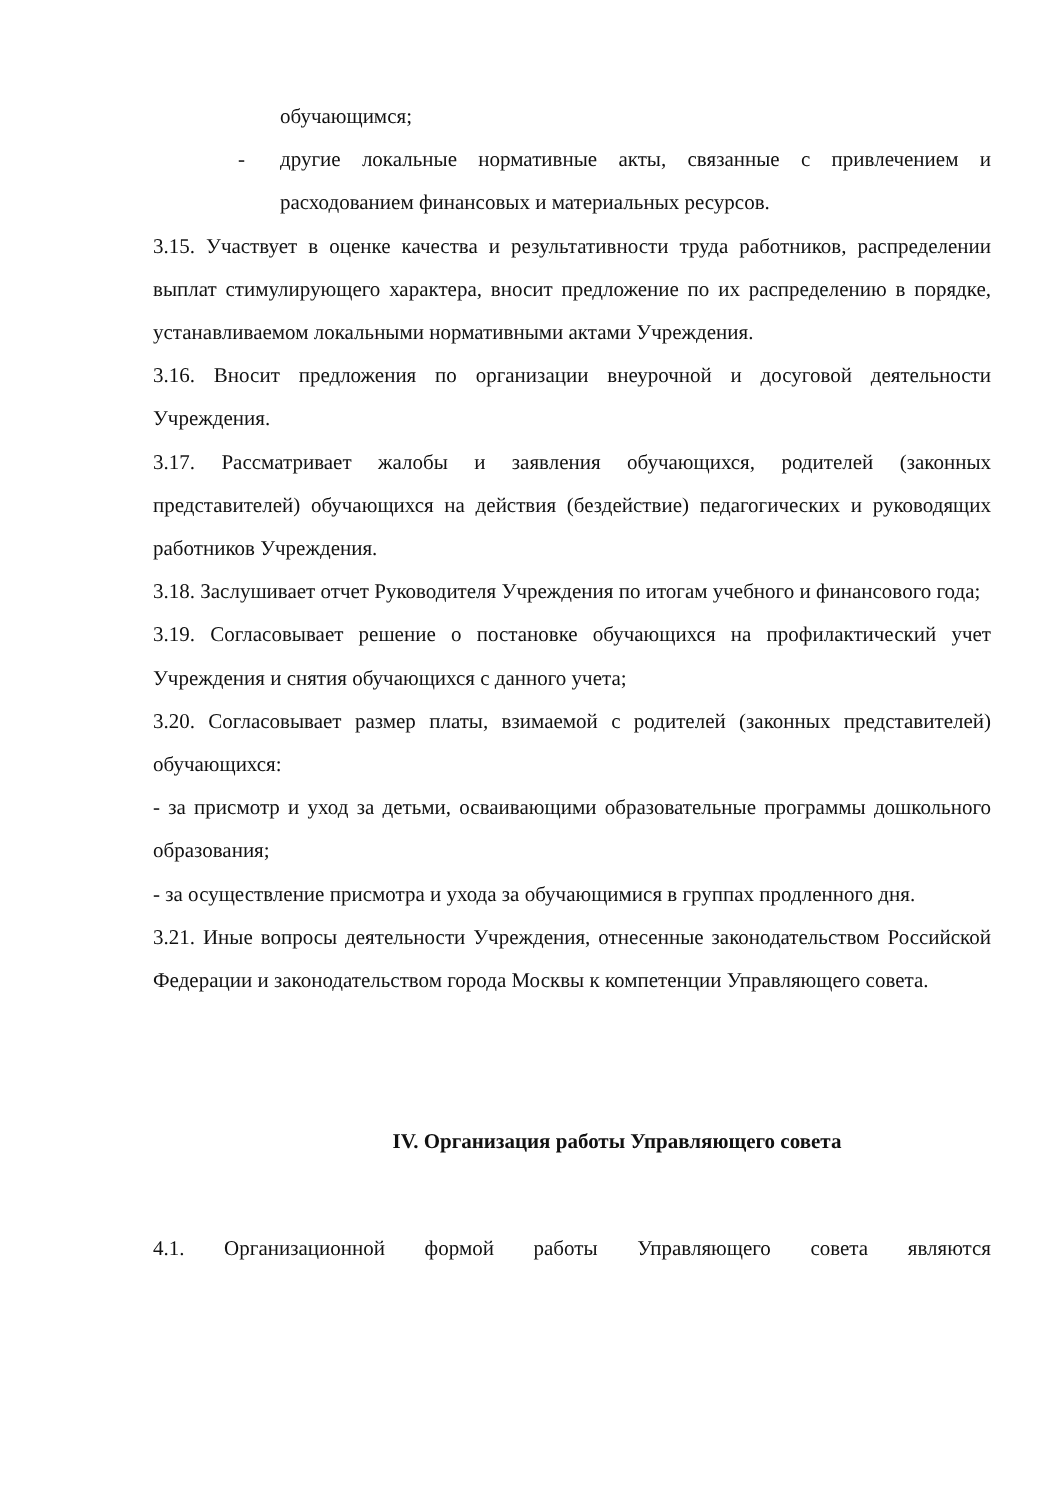обучающимся;
- другие локальные нормативные акты, связанные с привлечением и расходованием финансовых и материальных ресурсов.
3.15. Участвует в оценке качества и результативности труда работников, распределении выплат стимулирующего характера, вносит предложение по их распределению в порядке, устанавливаемом локальными нормативными актами Учреждения.
3.16. Вносит предложения по организации внеурочной и досуговой деятельности Учреждения.
3.17. Рассматривает жалобы и заявления обучающихся, родителей (законных представителей) обучающихся на действия (бездействие) педагогических и руководящих работников Учреждения.
3.18. Заслушивает отчет Руководителя Учреждения по итогам учебного и финансового года;
3.19. Согласовывает решение о постановке обучающихся на профилактический учет Учреждения и снятия обучающихся с данного учета;
3.20. Согласовывает размер платы, взимаемой с родителей (законных представителей) обучающихся:
- за присмотр и уход за детьми, осваивающими образовательные программы дошкольного образования;
- за осуществление присмотра и ухода за обучающимися в группах продленного дня.
3.21. Иные вопросы деятельности Учреждения, отнесенные законодательством Российской Федерации и законодательством города Москвы к компетенции Управляющего совета.
IV. Организация работы Управляющего совета
4.1. Организационной формой работы Управляющего совета являются